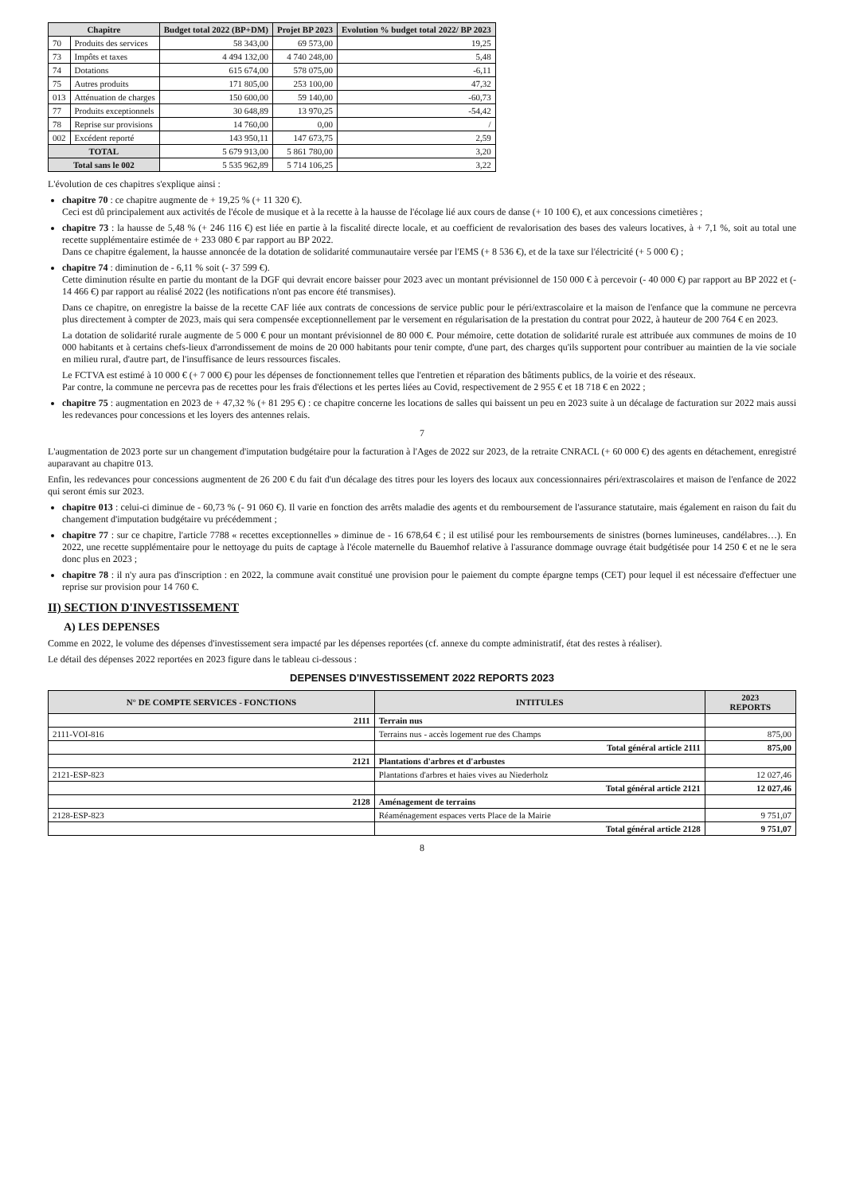| Chapitre | | Budget total 2022 (BP+DM) | Projet BP 2023 | Evolution % budget total 2022/ BP 2023 |
| --- | --- | --- | --- | --- |
| 70 | Produits des services | 58 343,00 | 69 573,00 | 19,25 |
| 73 | Impôts et taxes | 4 494 132,00 | 4 740 248,00 | 5,48 |
| 74 | Dotations | 615 674,00 | 578 075,00 | -6,11 |
| 75 | Autres produits | 171 805,00 | 253 100,00 | 47,32 |
| 013 | Atténuation de charges | 150 600,00 | 59 140,00 | -60,73 |
| 77 | Produits exceptionnels | 30 648,89 | 13 970,25 | -54,42 |
| 78 | Reprise sur provisions | 14 760,00 | 0,00 | / |
| 002 | Excédent reporté | 143 950,11 | 147 673,75 | 2,59 |
| TOTAL | | 5 679 913,00 | 5 861 780,00 | 3,20 |
| Total sans le 002 | | 5 535 962,89 | 5 714 106,25 | 3,22 |
L'évolution de ces chapitres s'explique ainsi :
chapitre 70 : ce chapitre augmente de + 19,25 % (+ 11 320 €).
Ceci est dû principalement aux activités de l'école de musique et à la recette à la hausse de l'écolage lié aux cours de danse (+ 10 100 €), et aux concessions cimetières ;
chapitre 73 : la hausse de 5,48 % (+ 246 116 €) est liée en partie à la fiscalité directe locale, et au coefficient de revalorisation des bases des valeurs locatives, à + 7,1 %, soit au total une recette supplémentaire estimée de + 233 080 € par rapport au BP 2022.
Dans ce chapitre également, la hausse annoncée de la dotation de solidarité communautaire versée par l'EMS (+ 8 536 €), et de la taxe sur l'électricité (+ 5 000 €) ;
chapitre 74 : diminution de - 6,11 % soit (- 37 599 €).
Cette diminution résulte en partie du montant de la DGF qui devrait encore baisser pour 2023 avec un montant prévisionnel de 150 000 € à percevoir (- 40 000 €) par rapport au BP 2022 et (- 14 466 €) par rapport au réalisé 2022 (les notifications n'ont pas encore été transmises).
Dans ce chapitre, on enregistre la baisse de la recette CAF liée aux contrats de concessions de service public pour le péri/extrascolaire et la maison de l'enfance que la commune ne percevra plus directement à compter de 2023, mais qui sera compensée exceptionnellement par le versement en régularisation de la prestation du contrat pour 2022, à hauteur de 200 764 € en 2023.
La dotation de solidarité rurale augmente de 5 000 € pour un montant prévisionnel de 80 000 €. Pour mémoire, cette dotation de solidarité rurale est attribuée aux communes de moins de 10 000 habitants et à certains chefs-lieux d'arrondissement de moins de 20 000 habitants pour tenir compte, d'une part, des charges qu'ils supportent pour contribuer au maintien de la vie sociale en milieu rural, d'autre part, de l'insuffisance de leurs ressources fiscales.
Le FCTVA est estimé à 10 000 € (+ 7 000 €) pour les dépenses de fonctionnement telles que l'entretien et réparation des bâtiments publics, de la voirie et des réseaux.
Par contre, la commune ne percevra pas de recettes pour les frais d'élections et les pertes liées au Covid, respectivement de 2 955 € et 18 718 € en 2022 ;
chapitre 75 : augmentation en 2023 de + 47,32 % (+ 81 295 €) : ce chapitre concerne les locations de salles qui baissent un peu en 2023 suite à un décalage de facturation sur 2022 mais aussi les redevances pour concessions et les loyers des antennes relais.
7
L'augmentation de 2023 porte sur un changement d'imputation budgétaire pour la facturation à l'Ages de 2022 sur 2023, de la retraite CNRACL (+ 60 000 €) des agents en détachement, enregistré auparavant au chapitre 013.
Enfin, les redevances pour concessions augmentent de 26 200 € du fait d'un décalage des titres pour les loyers des locaux aux concessionnaires péri/extrascolaires et maison de l'enfance de 2022 qui seront émis sur 2023.
chapitre 013 : celui-ci diminue de - 60,73 % (- 91 060 €). Il varie en fonction des arrêts maladie des agents et du remboursement de l'assurance statutaire, mais également en raison du fait du changement d'imputation budgétaire vu précédemment ;
chapitre 77 : sur ce chapitre, l'article 7788 « recettes exceptionnelles » diminue de - 16 678,64 € ; il est utilisé pour les remboursements de sinistres (bornes lumineuses, candélabres…). En 2022, une recette supplémentaire pour le nettoyage du puits de captage à l'école maternelle du Bauemhof relative à l'assurance dommage ouvrage était budgétisée pour 14 250 € et ne le sera donc plus en 2023 ;
chapitre 78 : il n'y aura pas d'inscription : en 2022, la commune avait constitué une provision pour le paiement du compte épargne temps (CET) pour lequel il est nécessaire d'effectuer une reprise sur provision pour 14 760 €.
II) SECTION D'INVESTISSEMENT
A) LES DEPENSES
Comme en 2022, le volume des dépenses d'investissement sera impacté par les dépenses reportées (cf. annexe du compte administratif, état des restes à réaliser).
Le détail des dépenses 2022 reportées en 2023 figure dans le tableau ci-dessous :
DEPENSES D'INVESTISSEMENT 2022 REPORTS 2023
| N° DE COMPTE SERVICES - FONCTIONS | INTITULES | 2023 REPORTS |
| --- | --- | --- |
| 2111 | Terrain nus | |
| 2111-VOI-816 | Terrains nus - accès logement rue des Champs | 875,00 |
| | Total général article 2111 | 875,00 |
| 2121 | Plantations d'arbres et d'arbustes | |
| 2121-ESP-823 | Plantations d'arbres et haies vives au Niederholz | 12 027,46 |
| | Total général article 2121 | 12 027,46 |
| 2128 | Aménagement de terrains | |
| 2128-ESP-823 | Réaménagement espaces verts Place de la Mairie | 9 751,07 |
| | Total général article 2128 | 9 751,07 |
8